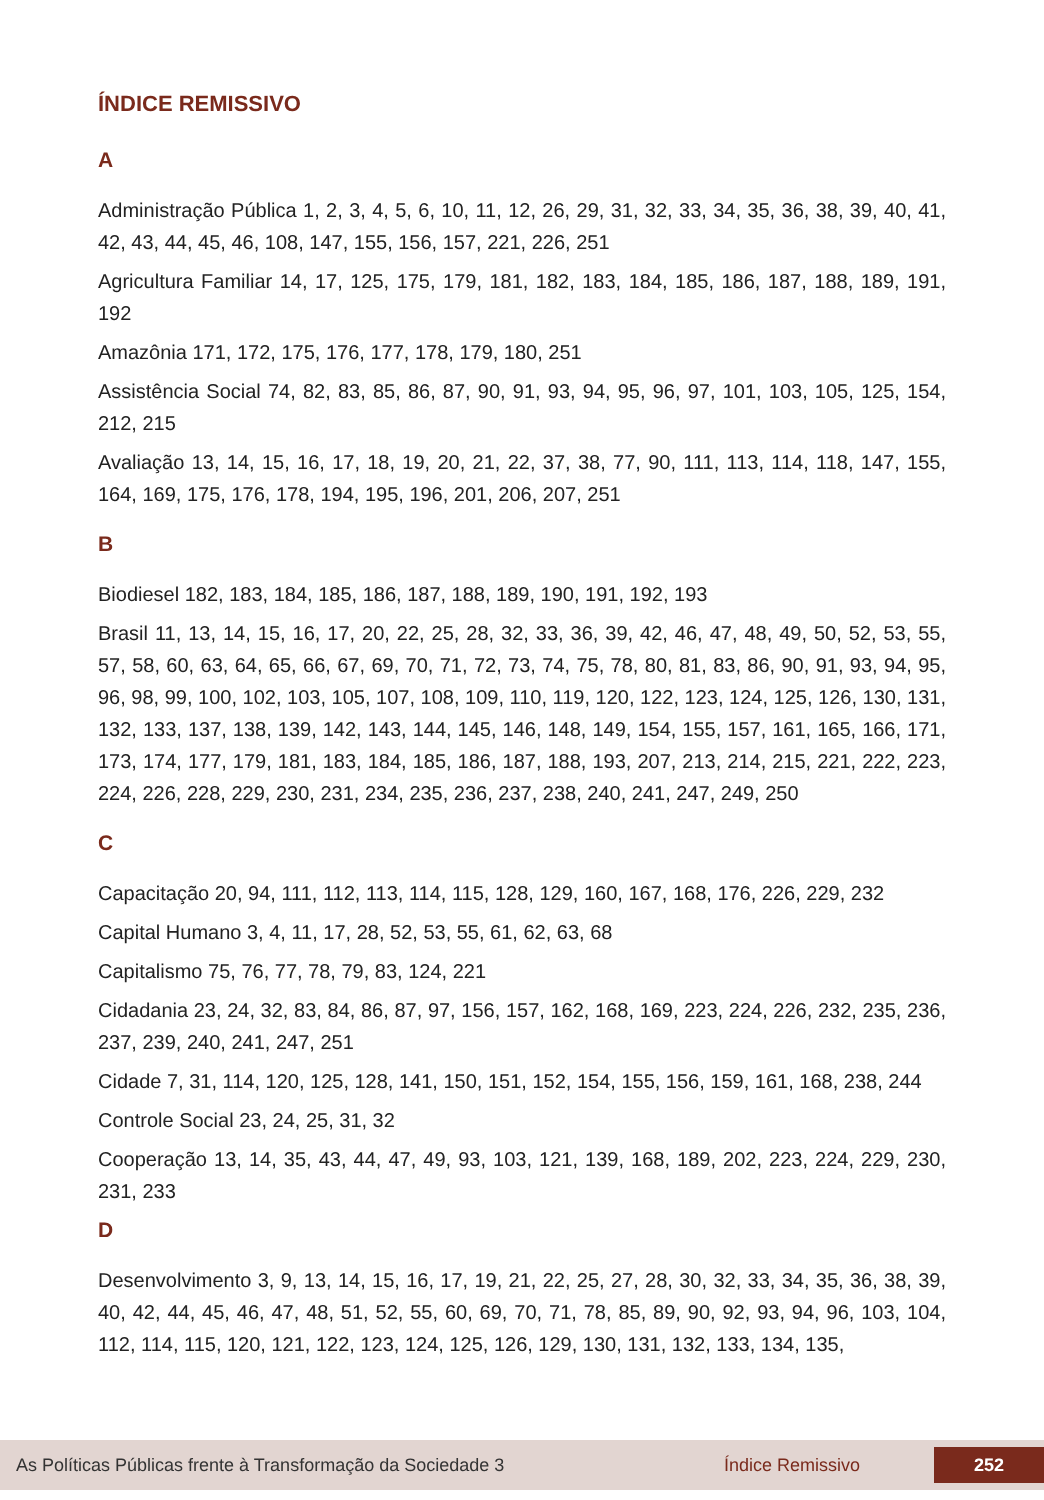ÍNDICE REMISSIVO
A
Administração Pública 1, 2, 3, 4, 5, 6, 10, 11, 12, 26, 29, 31, 32, 33, 34, 35, 36, 38, 39, 40, 41, 42, 43, 44, 45, 46, 108, 147, 155, 156, 157, 221, 226, 251
Agricultura Familiar 14, 17, 125, 175, 179, 181, 182, 183, 184, 185, 186, 187, 188, 189, 191, 192
Amazônia 171, 172, 175, 176, 177, 178, 179, 180, 251
Assistência Social 74, 82, 83, 85, 86, 87, 90, 91, 93, 94, 95, 96, 97, 101, 103, 105, 125, 154, 212, 215
Avaliação 13, 14, 15, 16, 17, 18, 19, 20, 21, 22, 37, 38, 77, 90, 111, 113, 114, 118, 147, 155, 164, 169, 175, 176, 178, 194, 195, 196, 201, 206, 207, 251
B
Biodiesel 182, 183, 184, 185, 186, 187, 188, 189, 190, 191, 192, 193
Brasil 11, 13, 14, 15, 16, 17, 20, 22, 25, 28, 32, 33, 36, 39, 42, 46, 47, 48, 49, 50, 52, 53, 55, 57, 58, 60, 63, 64, 65, 66, 67, 69, 70, 71, 72, 73, 74, 75, 78, 80, 81, 83, 86, 90, 91, 93, 94, 95, 96, 98, 99, 100, 102, 103, 105, 107, 108, 109, 110, 119, 120, 122, 123, 124, 125, 126, 130, 131, 132, 133, 137, 138, 139, 142, 143, 144, 145, 146, 148, 149, 154, 155, 157, 161, 165, 166, 171, 173, 174, 177, 179, 181, 183, 184, 185, 186, 187, 188, 193, 207, 213, 214, 215, 221, 222, 223, 224, 226, 228, 229, 230, 231, 234, 235, 236, 237, 238, 240, 241, 247, 249, 250
C
Capacitação 20, 94, 111, 112, 113, 114, 115, 128, 129, 160, 167, 168, 176, 226, 229, 232
Capital Humano 3, 4, 11, 17, 28, 52, 53, 55, 61, 62, 63, 68
Capitalismo 75, 76, 77, 78, 79, 83, 124, 221
Cidadania 23, 24, 32, 83, 84, 86, 87, 97, 156, 157, 162, 168, 169, 223, 224, 226, 232, 235, 236, 237, 239, 240, 241, 247, 251
Cidade 7, 31, 114, 120, 125, 128, 141, 150, 151, 152, 154, 155, 156, 159, 161, 168, 238, 244
Controle Social 23, 24, 25, 31, 32
Cooperação 13, 14, 35, 43, 44, 47, 49, 93, 103, 121, 139, 168, 189, 202, 223, 224, 229, 230, 231, 233
D
Desenvolvimento 3, 9, 13, 14, 15, 16, 17, 19, 21, 22, 25, 27, 28, 30, 32, 33, 34, 35, 36, 38, 39, 40, 42, 44, 45, 46, 47, 48, 51, 52, 55, 60, 69, 70, 71, 78, 85, 89, 90, 92, 93, 94, 96, 103, 104, 112, 114, 115, 120, 121, 122, 123, 124, 125, 126, 129, 130, 131, 132, 133, 134, 135,
As Políticas Públicas frente à Transformação da Sociedade 3 Índice Remissivo 252